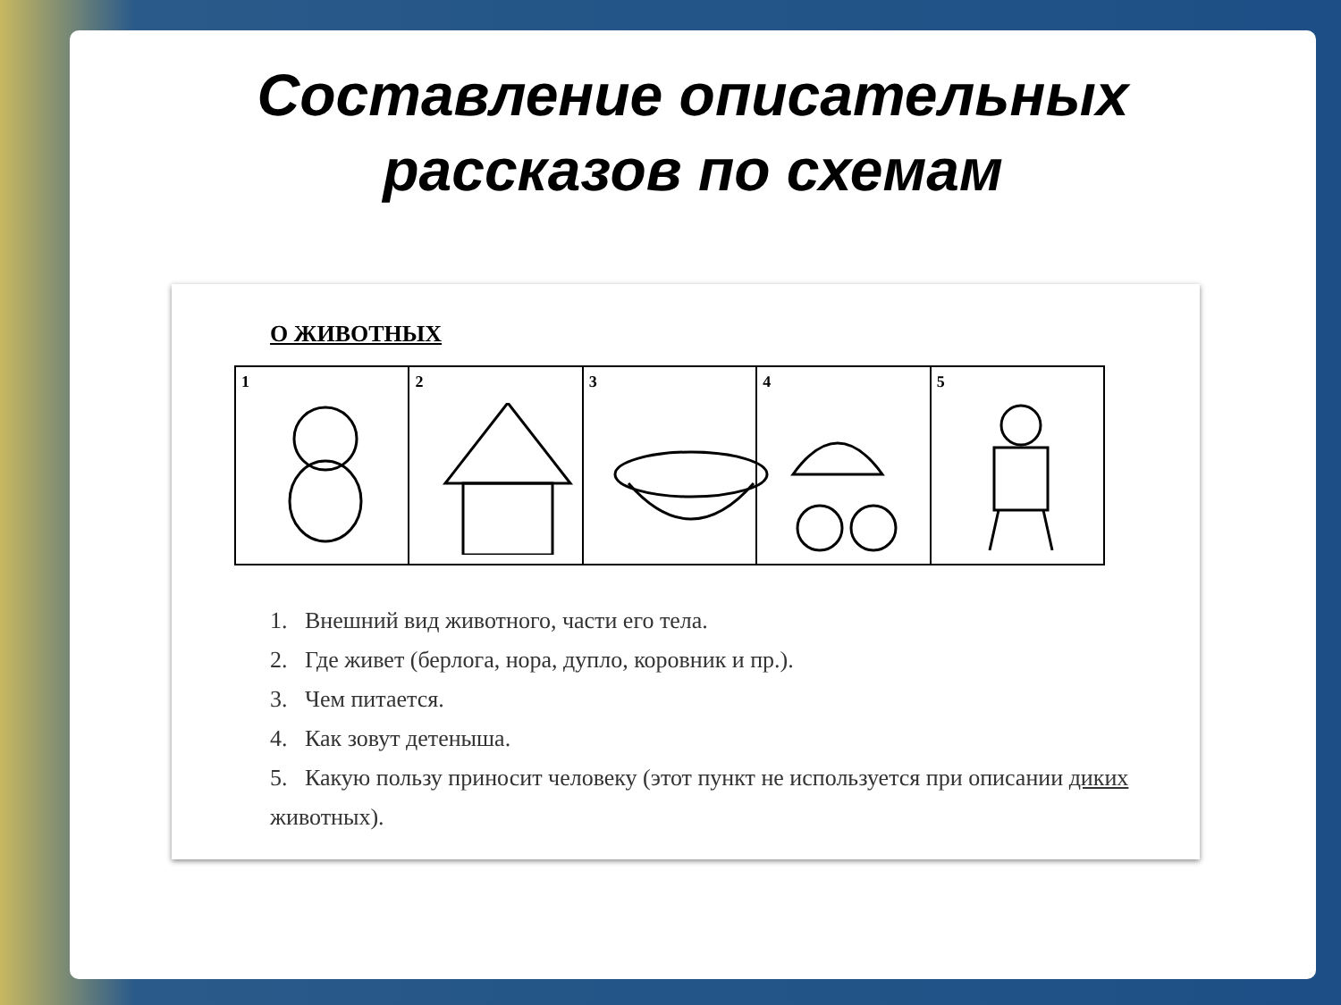Составление описательных
рассказов по схемам
О ЖИВОТНЫХ
1 2 3 4 5
1. Внешний вид животного, части его тела.
2. Где живет (берлога, нора, дупло, коровник и пр.).
3. Чем питается.
4. Как зовут детеныша.
5. Какую пользу приносит человеку (этот пункт не используется при описании диких животных).